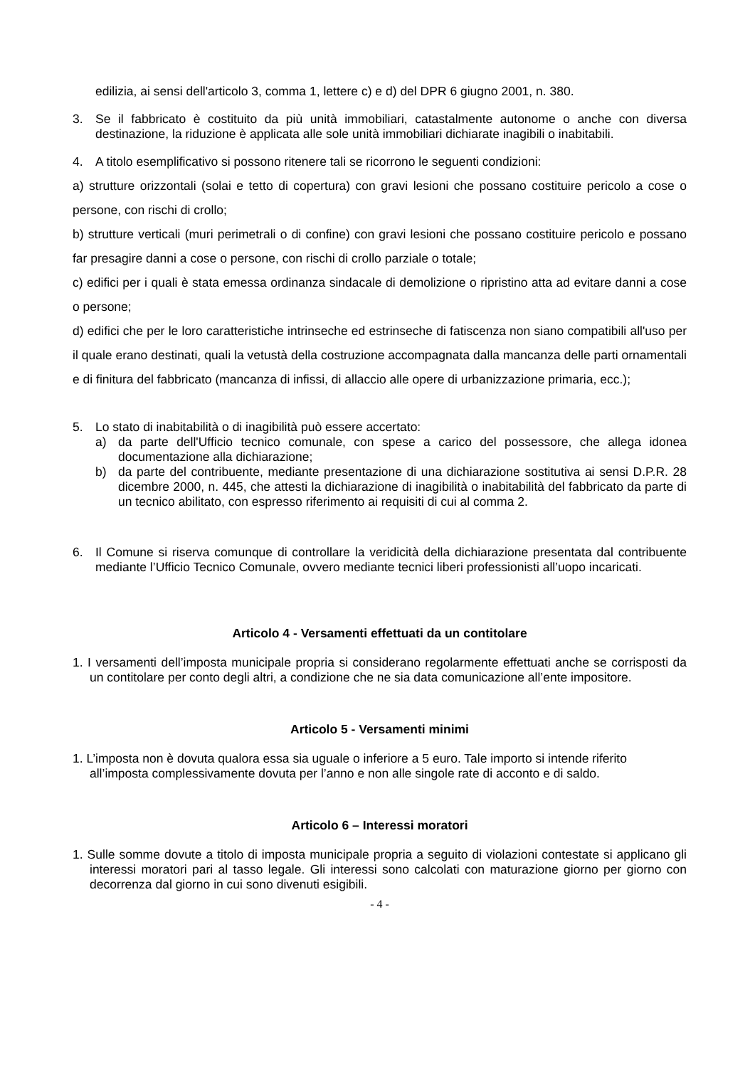edilizia, ai sensi dell'articolo 3, comma 1, lettere c) e d) del DPR 6 giugno 2001, n. 380.
3. Se il fabbricato è costituito da più unità immobiliari, catastalmente autonome o anche con diversa destinazione, la riduzione è applicata alle sole unità immobiliari dichiarate inagibili o inabitabili.
4. A titolo esemplificativo si possono ritenere tali se ricorrono le seguenti condizioni:
a) strutture orizzontali (solai e tetto di copertura) con gravi lesioni che possano costituire pericolo a cose o persone, con rischi di crollo;
b) strutture verticali (muri perimetrali o di confine) con gravi lesioni che possano costituire pericolo e possano far presagire danni a cose o persone, con rischi di crollo parziale o totale;
c) edifici per i quali è stata emessa ordinanza sindacale di demolizione o ripristino atta ad evitare danni a cose o persone;
d) edifici che per le loro caratteristiche intrinseche ed estrinseche di fatiscenza non siano compatibili all'uso per il quale erano destinati, quali la vetustà della costruzione accompagnata dalla mancanza delle parti ornamentali e di finitura del fabbricato (mancanza di infissi, di allaccio alle opere di urbanizzazione primaria, ecc.);
5. Lo stato di inabitabilità o di inagibilità può essere accertato:
a) da parte dell'Ufficio tecnico comunale, con spese a carico del possessore, che allega idonea documentazione alla dichiarazione;
b) da parte del contribuente, mediante presentazione di una dichiarazione sostitutiva ai sensi D.P.R. 28 dicembre 2000, n. 445, che attesti la dichiarazione di inagibilità o inabitabilità del fabbricato da parte di un tecnico abilitato, con espresso riferimento ai requisiti di cui al comma 2.
6. Il Comune si riserva comunque di controllare la veridicità della dichiarazione presentata dal contribuente mediante l’Ufficio Tecnico Comunale, ovvero mediante tecnici liberi professionisti all’uopo incaricati.
Articolo 4 - Versamenti effettuati da un contitolare
1. I versamenti dell’imposta municipale propria si considerano regolarmente effettuati anche se corrisposti da un contitolare per conto degli altri, a condizione che ne sia data comunicazione all’ente impositore.
Articolo 5 - Versamenti minimi
1. L’imposta non è dovuta qualora essa sia uguale o inferiore a 5 euro. Tale importo si intende riferito all’imposta complessivamente dovuta per l’anno e non alle singole rate di acconto e di saldo.
Articolo 6 – Interessi moratori
1. Sulle somme dovute a titolo di imposta municipale propria a seguito di violazioni contestate si applicano gli interessi moratori pari al tasso legale. Gli interessi sono calcolati con maturazione giorno per giorno con decorrenza dal giorno in cui sono divenuti esigibili.
- 4 -